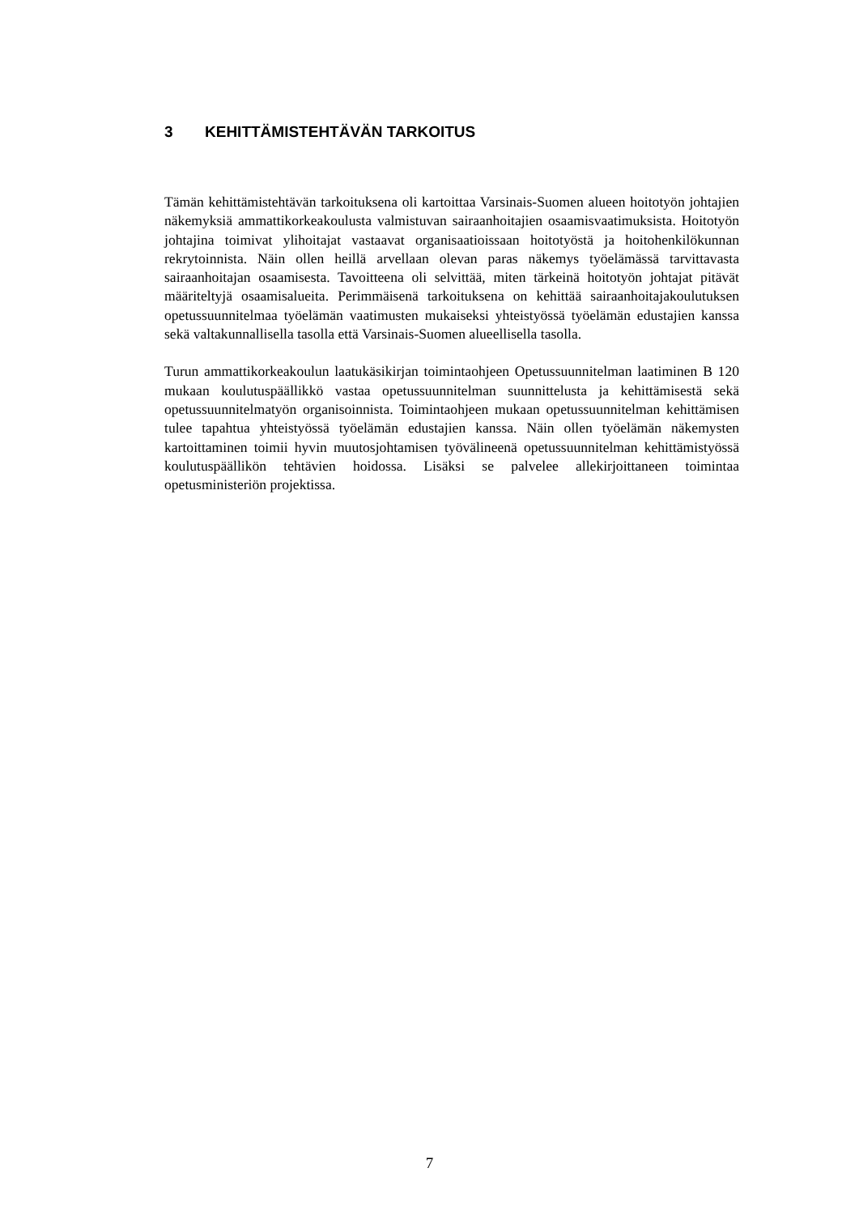3 KEHITTÄMISTEHTÄVÄN TARKOITUS
Tämän kehittämistehtävän tarkoituksena oli kartoittaa Varsinais-Suomen alueen hoitotyön johtajien näkemyksiä ammattikorkeakoulusta valmistuvan sairaanhoitajien osaamisvaatimuksista. Hoitotyön johtajina toimivat ylihoitajat vastaavat organisaatioissaan hoitotyöstä ja hoitohenkilökunnan rekrytoinnista. Näin ollen heillä arvellaan olevan paras näkemys työelämässä tarvittavasta sairaanhoitajan osaamisesta. Tavoitteena oli selvittää, miten tärkeinä hoitotyön johtajat pitävät määriteltyjä osaamisalueita. Perimmäisenä tarkoituksena on kehittää sairaanhoitajakoulutuksen opetussuunnitelmaa työelämän vaatimusten mukaiseksi yhteistyössä työelämän edustajien kanssa sekä valtakunnallisella tasolla että Varsinais-Suomen alueellisella tasolla.
Turun ammattikorkeakoulun laatukäsikirjan toimintaohjeen Opetussuunnitelman laatiminen B 120 mukaan koulutuspäällikkö vastaa opetussuunnitelman suunnittelusta ja kehittämisestä sekä opetussuunnitelmatyön organisoinnista. Toimintaohjeen mukaan opetussuunnitelman kehittämisen tulee tapahtua yhteistyössä työelämän edustajien kanssa. Näin ollen työelämän näkemysten kartoittaminen toimii hyvin muutosjohtamisen työvälineenä opetussuunnitelman kehittämistyössä koulutuspäällikön tehtävien hoidossa. Lisäksi se palvelee allekirjoittaneen toimintaa opetusministeriön projektissa.
7